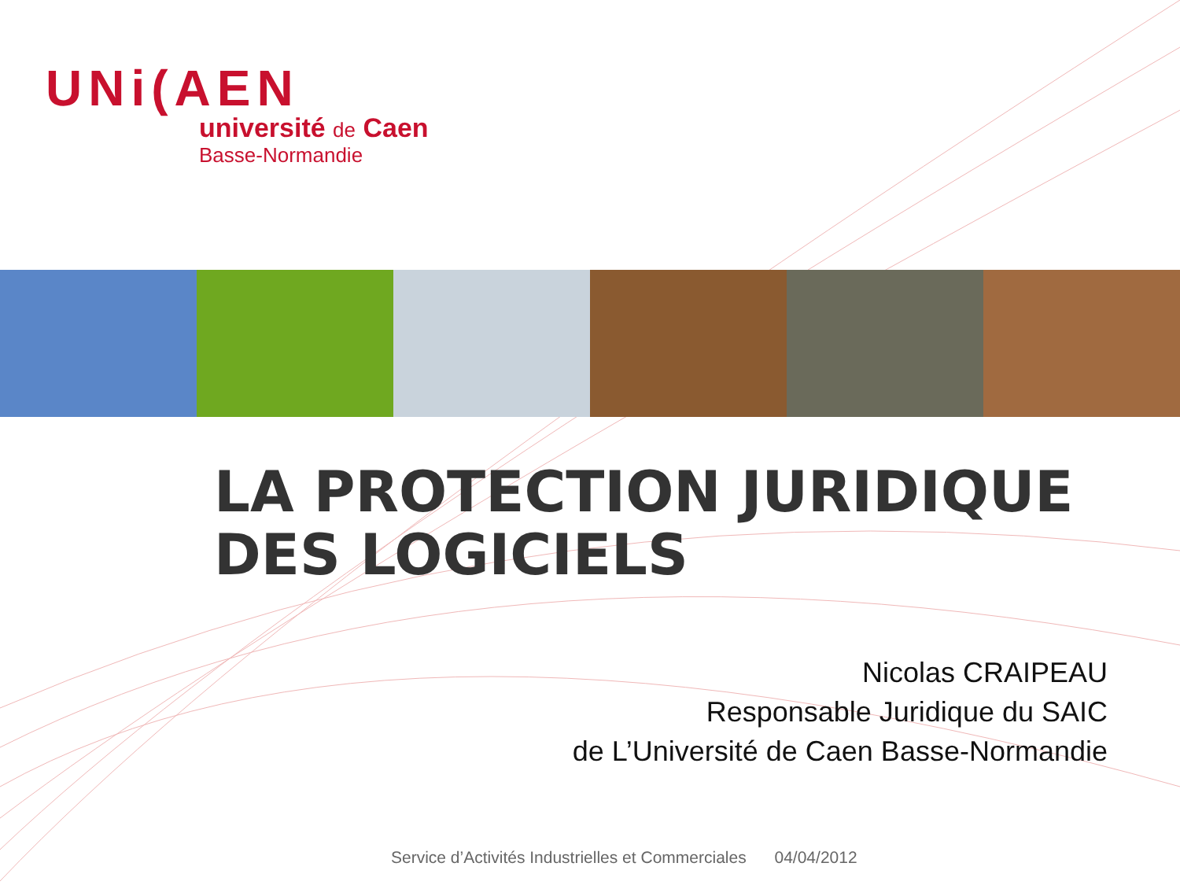UNi(AEN
université de Caen
Basse-Normandie
LA PROTECTION JURIDIQUE
DES LOGICIELS
Nicolas CRAIPEAU
Responsable Juridique du SAIC
de L’Université de Caen Basse-Normandie
Service d’Activités Industrielles et Commerciales 04/04/2012